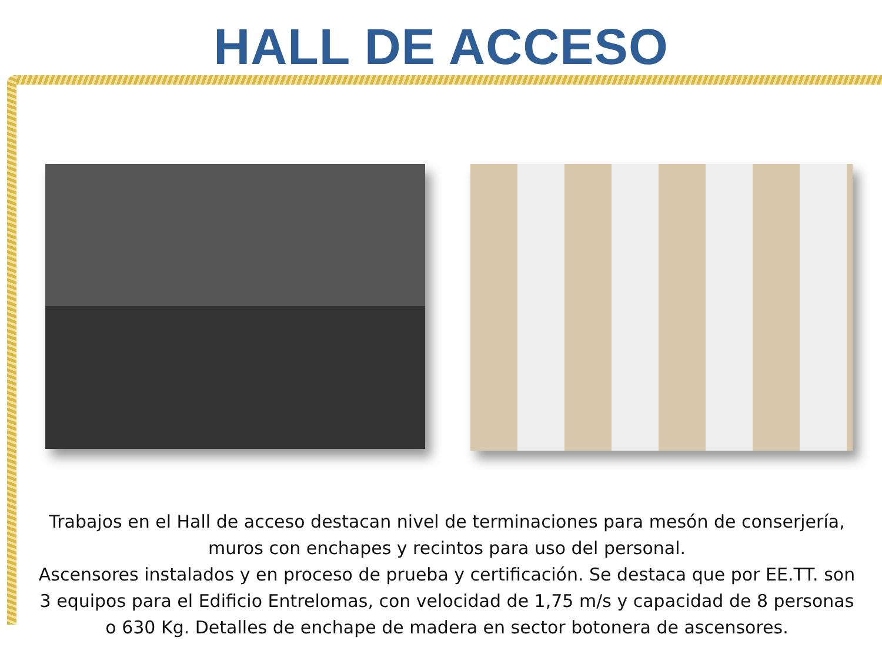HALL DE ACCESO
Trabajos en el Hall de acceso destacan nivel de terminaciones para mesón de conserjería, muros con enchapes y recintos para uso del personal.
Ascensores instalados y en proceso de prueba y certificación. Se destaca que por EE.TT. son 3 equipos para el Edificio Entrelomas, con velocidad de 1,75 m/s y capacidad de 8 personas o 630 Kg. Detalles de enchape de madera en sector botonera de ascensores.